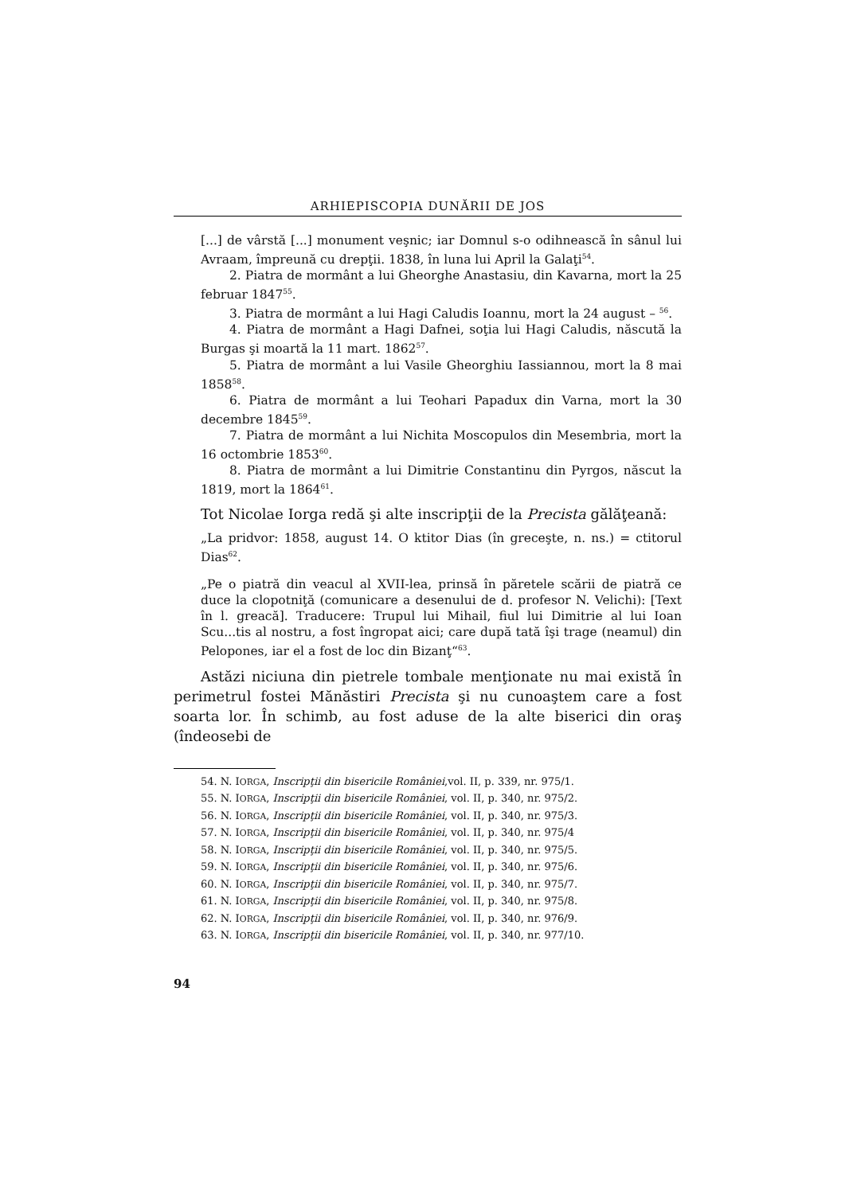ARHIEPISCOPIA DUNĂRII DE JOS
[...] de vârstă [...] monument veşnic; iar Domnul s-o odihnească în sânul lui Avraam, împreună cu drepţii. 1838, în luna lui April la Galaţi<sup>54</sup>.
2. Piatra de mormânt a lui Gheorghe Anastasiu, din Kavarna, mort la 25 februar 1847<sup>55</sup>.
3. Piatra de mormânt a lui Hagi Caludis Ioannu, mort la 24 august – <sup>56</sup>.
4. Piatra de mormânt a Hagi Dafnei, soţia lui Hagi Caludis, născută la Burgas şi moartă la 11 mart. 1862<sup>57</sup>.
5. Piatra de mormânt a lui Vasile Gheorghiu Iassiannou, mort la 8 mai 1858<sup>58</sup>.
6. Piatra de mormânt a lui Teohari Papadux din Varna, mort la 30 decembre 1845<sup>59</sup>.
7. Piatra de mormânt a lui Nichita Moscopulos din Mesembria, mort la 16 octombrie 1853<sup>60</sup>.
8. Piatra de mormânt a lui Dimitrie Constantinu din Pyrgos, născut la 1819, mort la 1864<sup>61</sup>.
Tot Nicolae Iorga redă şi alte inscripţii de la Precista gălăţeană:
„La pridvor: 1858, august 14. O ktitor Dias (în greceşte, n. ns.) = ctitorul Dias<sup>62</sup>.
„Pe o piatră din veacul al XVII-lea, prinsă în păretele scării de piatră ce duce la clopotniţă (comunicare a desenului de d. profesor N. Velichi): [Text în l. greacă]. Traducere: Trupul lui Mihail, fiul lui Dimitrie al lui Ioan Scu...tis al nostru, a fost îngropat aici; care după tată îşi trage (neamul) din Pelopones, iar el a fost de loc din Bizanţ“<sup>63</sup>.
Astăzi niciuna din pietrele tombale menţionate nu mai există în perimetrul fostei Mănăstiri Precista şi nu cunoaştem care a fost soarta lor. În schimb, au fost aduse de la alte biserici din oraş (îndeosebi de
54. N. IORGA, Inscripţii din bisericile României,vol. II, p. 339, nr. 975/1.
55. N. IORGA, Inscripţii din bisericile României, vol. II, p. 340, nr. 975/2.
56. N. IORGA, Inscripţii din bisericile României, vol. II, p. 340, nr. 975/3.
57. N. IORGA, Inscripţii din bisericile României, vol. II, p. 340, nr. 975/4
58. N. IORGA, Inscripţii din bisericile României, vol. II, p. 340, nr. 975/5.
59. N. IORGA, Inscripţii din bisericile României, vol. II, p. 340, nr. 975/6.
60. N. IORGA, Inscripţii din bisericile României, vol. II, p. 340, nr. 975/7.
61. N. IORGA, Inscripţii din bisericile României, vol. II, p. 340, nr. 975/8.
62. N. IORGA, Inscripţii din bisericile României, vol. II, p. 340, nr. 976/9.
63. N. IORGA, Inscripţii din bisericile României, vol. II, p. 340, nr. 977/10.
94